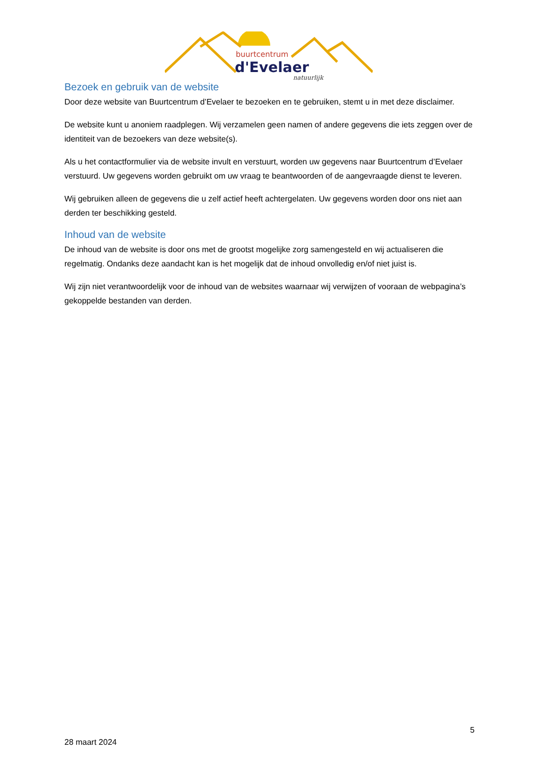buurtcentrum
d'Evelaer
natuurlijk
Bezoek en gebruik van de website
Door deze website van Buurtcentrum d’Evelaer te bezoeken en te gebruiken, stemt u in met deze disclaimer.
De website kunt u anoniem raadplegen. Wij verzamelen geen namen of andere gegevens die iets zeggen over de identiteit van de bezoekers van deze website(s).
Als u het contactformulier via de website invult en verstuurt, worden uw gegevens naar Buurtcentrum d’Evelaer verstuurd. Uw gegevens worden gebruikt om uw vraag te beantwoorden of de aangevraagde dienst te leveren.
Wij gebruiken alleen de gegevens die u zelf actief heeft achtergelaten. Uw gegevens worden door ons niet aan derden ter beschikking gesteld.
Inhoud van de website
De inhoud van de website is door ons met de grootst mogelijke zorg samengesteld en wij actualiseren die regelmatig. Ondanks deze aandacht kan is het mogelijk dat de inhoud onvolledig en/of niet juist is.
Wij zijn niet verantwoordelijk voor de inhoud van de websites waarnaar wij verwijzen of vooraan de webpagina’s gekoppelde bestanden van derden.
5
28 maart 2024